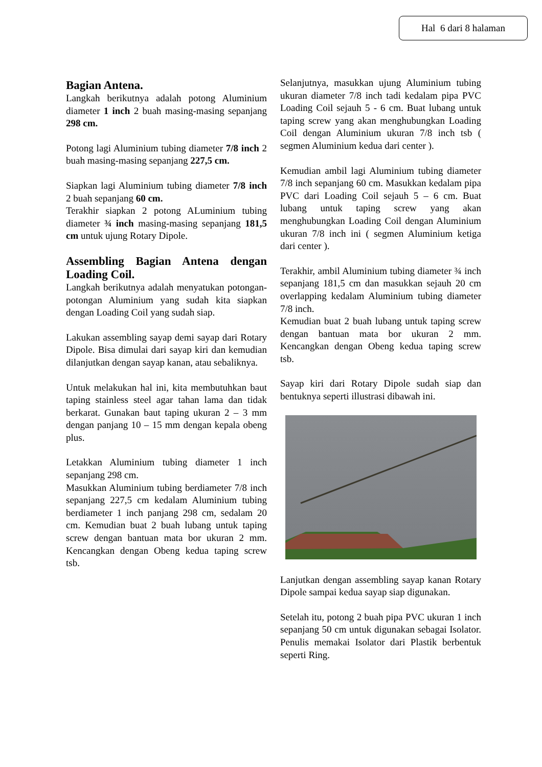Hal 6 dari 8 halaman
Bagian Antena.
Langkah berikutnya adalah potong Aluminium diameter 1 inch 2 buah masing-masing sepanjang 298 cm.
Potong lagi Aluminium tubing diameter 7/8 inch 2 buah masing-masing sepanjang 227,5 cm.
Siapkan lagi Aluminium tubing diameter 7/8 inch 2 buah sepanjang 60 cm.
Terakhir siapkan 2 potong ALuminium tubing diameter ¾ inch masing-masing sepanjang 181,5 cm untuk ujung Rotary Dipole.
Assembling Bagian Antena dengan Loading Coil.
Langkah berikutnya adalah menyatukan potongan-potongan Aluminium yang sudah kita siapkan dengan Loading Coil yang sudah siap.
Lakukan assembling sayap demi sayap dari Rotary Dipole. Bisa dimulai dari sayap kiri dan kemudian dilanjutkan dengan sayap kanan, atau sebaliknya.
Untuk melakukan hal ini, kita membutuhkan baut taping stainless steel agar tahan lama dan tidak berkarat. Gunakan baut taping ukuran 2 – 3 mm dengan panjang 10 – 15 mm dengan kepala obeng plus.
Letakkan Aluminium tubing diameter 1 inch sepanjang 298 cm.
Masukkan Aluminium tubing berdiameter 7/8 inch sepanjang 227,5 cm kedalam Aluminium tubing berdiameter 1 inch panjang 298 cm, sedalam 20 cm. Kemudian buat 2 buah lubang untuk taping screw dengan bantuan mata bor ukuran 2 mm. Kencangkan dengan Obeng kedua taping screw tsb.
Selanjutnya, masukkan ujung Aluminium tubing ukuran diameter 7/8 inch tadi kedalam pipa PVC Loading Coil sejauh 5 - 6 cm. Buat lubang untuk taping screw yang akan menghubungkan Loading Coil dengan Aluminium ukuran 7/8 inch tsb ( segmen Aluminium kedua dari center ).
Kemudian ambil lagi Aluminium tubing diameter 7/8 inch sepanjang 60 cm. Masukkan kedalam pipa PVC dari Loading Coil sejauh 5 – 6 cm. Buat lubang untuk taping screw yang akan menghubungkan Loading Coil dengan Aluminium ukuran 7/8 inch ini ( segmen Aluminium ketiga dari center ).
Terakhir, ambil Aluminium tubing diameter ¾ inch sepanjang 181,5 cm dan masukkan sejauh 20 cm overlapping kedalam Aluminium tubing diameter 7/8 inch.
Kemudian buat 2 buah lubang untuk taping screw dengan bantuan mata bor ukuran 2 mm. Kencangkan dengan Obeng kedua taping screw tsb.
Sayap kiri dari Rotary Dipole sudah siap dan bentuknya seperti illustrasi dibawah ini.
Lanjutkan dengan assembling sayap kanan Rotary Dipole sampai kedua sayap siap digunakan.
Setelah itu, potong 2 buah pipa PVC ukuran 1 inch sepanjang 50 cm untuk digunakan sebagai Isolator. Penulis memakai Isolator dari Plastik berbentuk seperti Ring.